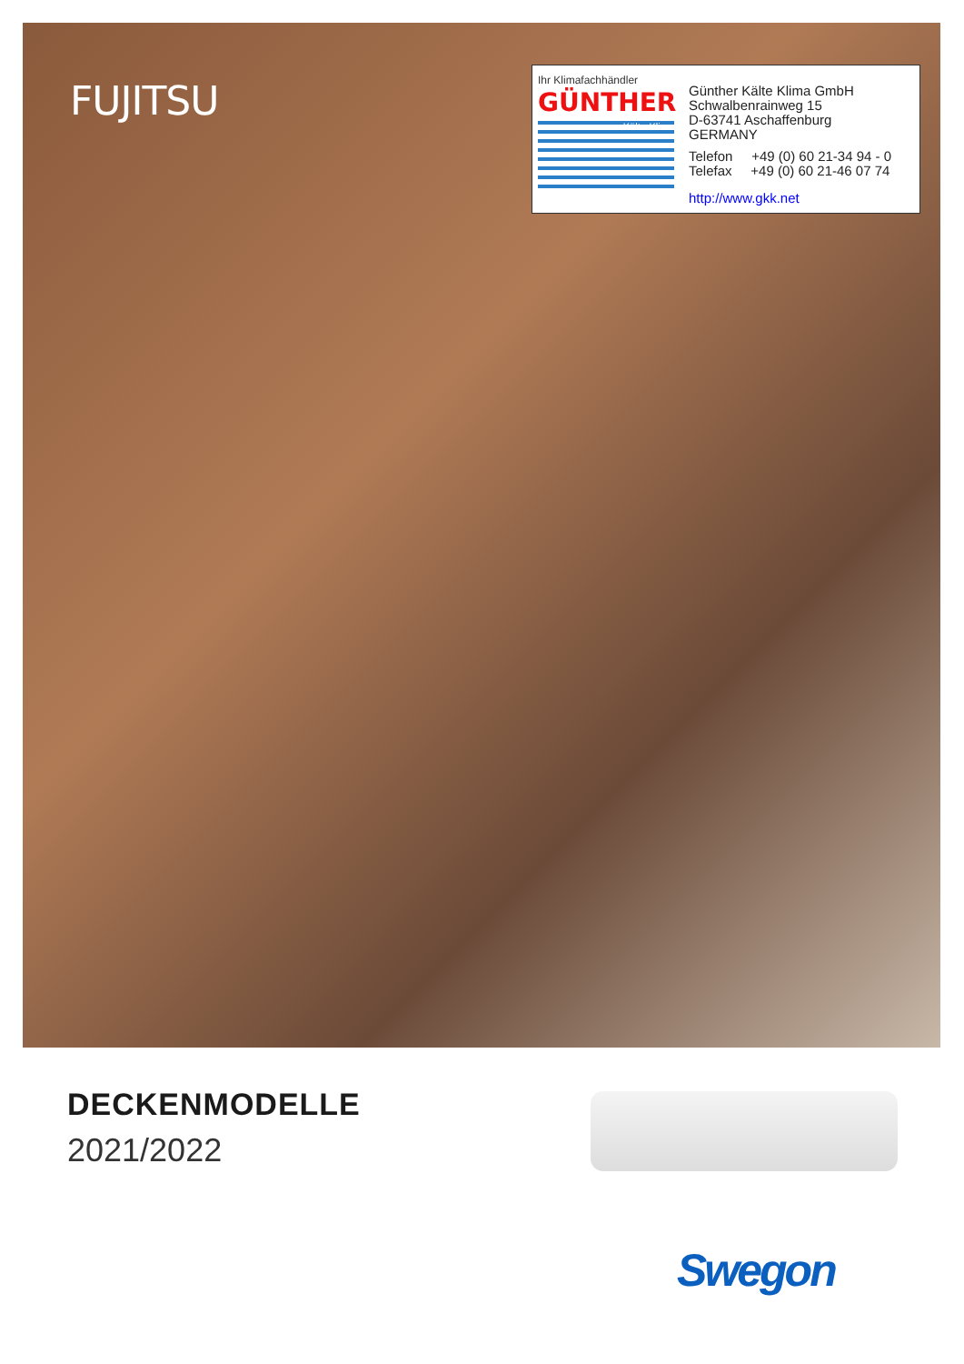FUJITSU
Ihr Klimafachhändler
GÜNTHER
Kälte·Klima
Günther Kälte Klima GmbH
Schwalbenrainweg 15
D-63741 Aschaffenburg
GERMANY
Telefon +49 (0) 60 21-34 94 - 0
Telefax +49 (0) 60 21-46 07 74
http://www.gkk.net
DECKENMODELLE
2021/2022
Swegon